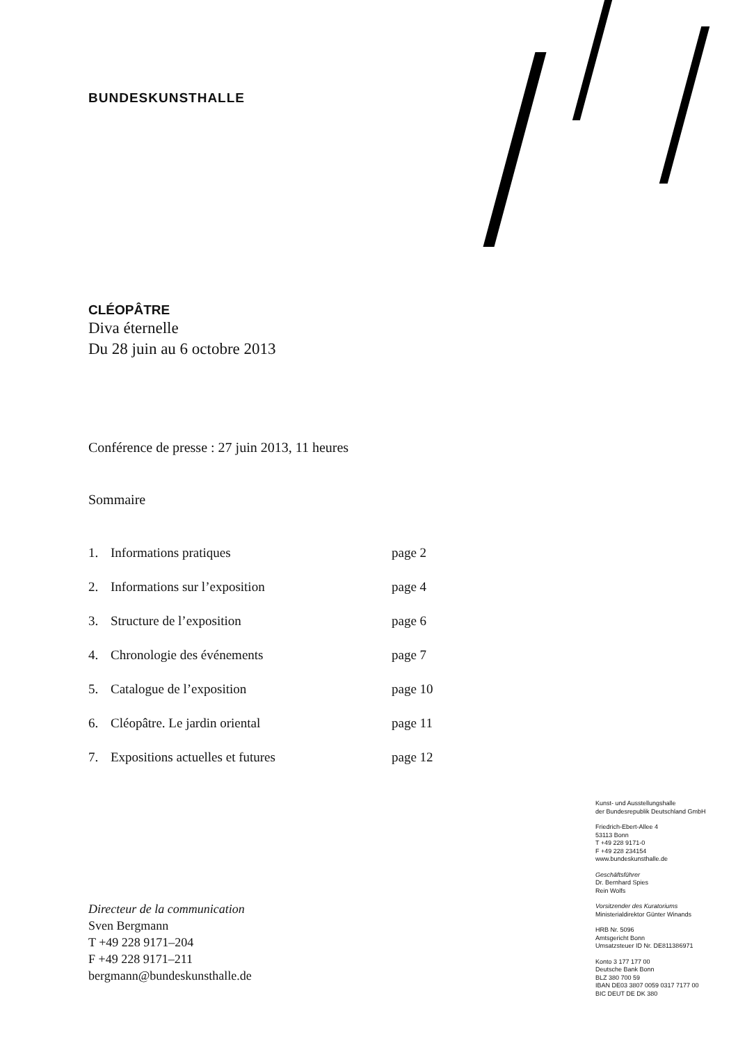BUNDESKUNSTHALLE
CLÉOPÂTRE
Diva éternelle
Du 28 juin au 6 octobre 2013
Conférence de presse : 27 juin 2013, 11 heures
Sommaire
| 1. | Informations pratiques | page 2 |
| 2. | Informations sur l’exposition | page 4 |
| 3. | Structure de l’exposition | page 6 |
| 4. | Chronologie des événements | page 7 |
| 5. | Catalogue de l’exposition | page 10 |
| 6. | Cléopâtre. Le jardin oriental | page 11 |
| 7. | Expositions actuelles et futures | page 12 |
Kunst- und Ausstellungshalle
der Bundesrepublik Deutschland GmbH
Friedrich-Ebert-Allee 4
53113 Bonn
T +49 228 9171-0
F +49 228 234154
www.bundeskunsthalle.de
Geschäftsführer
Dr. Bernhard Spies
Rein Wolfs
Vorsitzender des Kuratoriums
Ministerialdirektor Günter Winands
HRB Nr. 5096
Amtsgericht Bonn
Umsatzsteuer ID Nr. DE811386971
Konto 3 177 177 00
Deutsche Bank Bonn
BLZ 380 700 59
IBAN DE03 3807 0059 0317 7177 00
BIC DEUT DE DK 380
Directeur de la communication
Sven Bergmann
T +49 228 9171–204
F +49 228 9171–211
bergmann@bundeskunsthalle.de